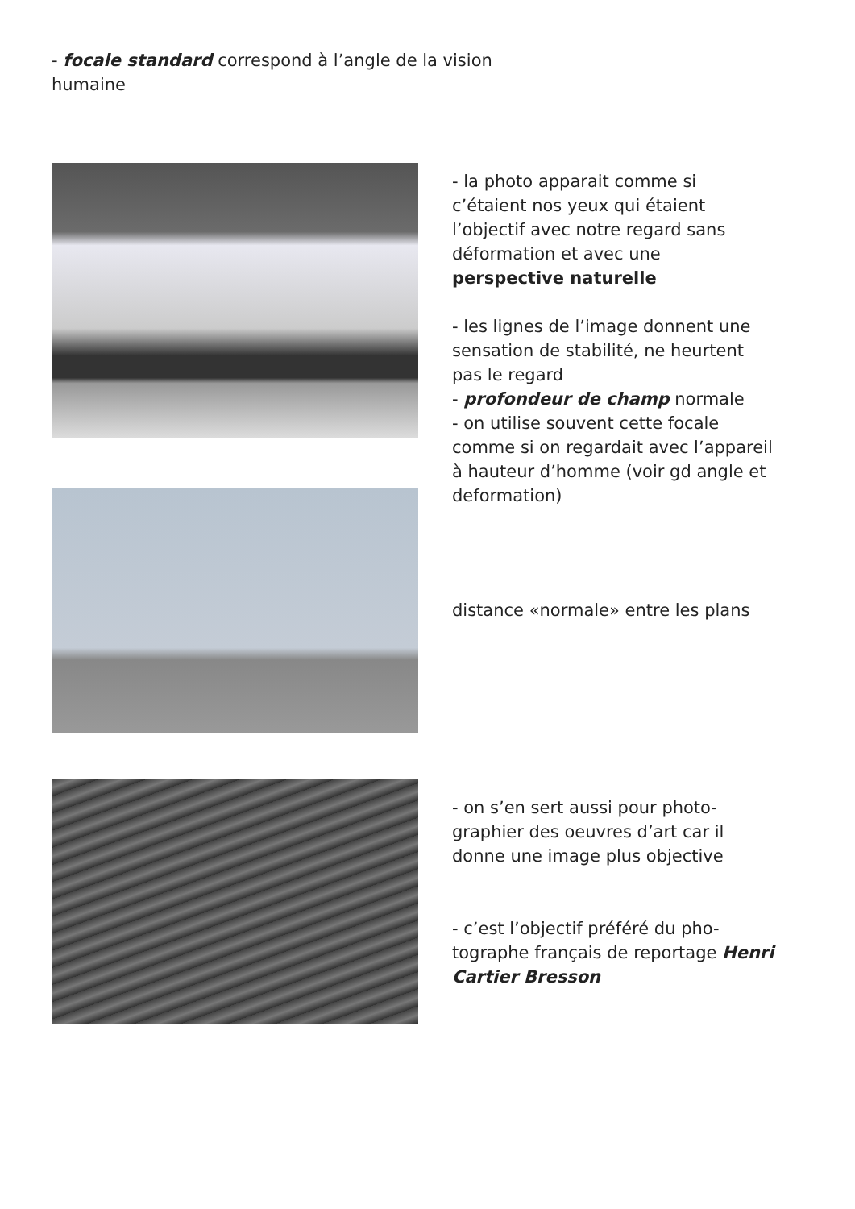- focale standard correspond à l’angle de la vision humaine
- la photo apparait comme si c’étaient nos yeux qui étaient l’objectif avec notre regard sans déformation et avec une perspective naturelle
- les lignes de l’image donnent une sensation de stabilité, ne heurtent pas le regard
- profondeur de champ normale
- on utilise souvent cette focale comme si on regardait avec l’appareil à hauteur d’homme (voir gd angle et deformation)
distance «normale» entre les plans
- on s’en sert aussi pour photo-graphier des oeuvres d’art car il donne une image plus objective
- c’est l’objectif préféré du pho-tographe français de reportage Henri Cartier Bresson